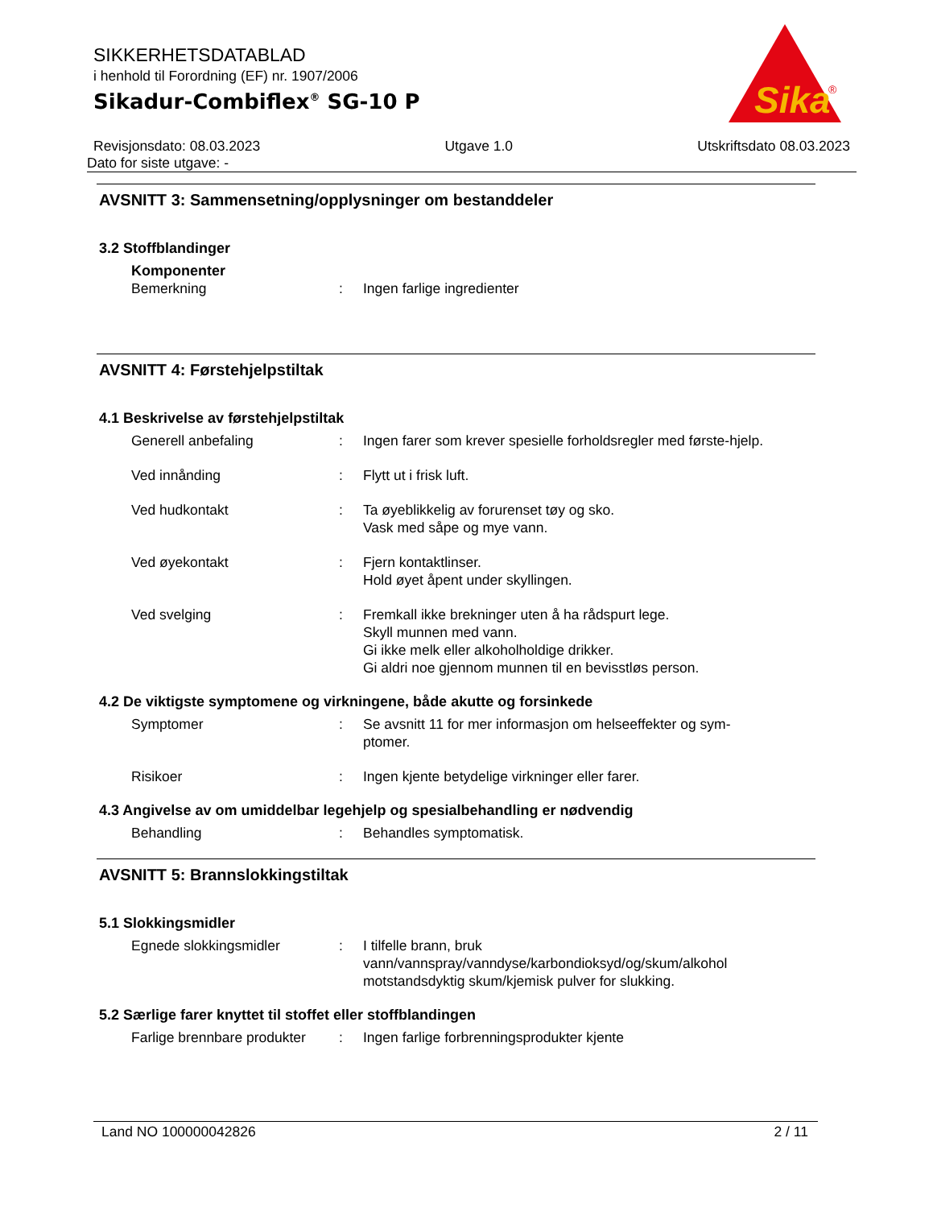Sika
®
SIKKERHETSDATABLAD
i henhold til Forordning (EF) nr. 1907/2006
Sikadur-Combiflex<sup>®</sup> SG-10 P
Revisjonsdato: 08.03.2023 Utgave 1.0 Utskriftsdato 08.03.2023
Dato for siste utgave: -
AVSNITT 3: Sammensetning/opplysninger om bestanddeler
3.2 Stoffblandinger
Komponenter
Bemerkning: Ingen farlige ingredienter
AVSNITT 4: Førstehjelpstiltak
4.1 Beskrivelse av førstehjelpstiltak
Generell anbefaling: Ingen farer som krever spesielle forholdsregler med første-hjelp.
Ved innånding: Flytt ut i frisk luft.
Ved hudkontakt: Ta øyeblikkelig av forurenset tøy og sko.
Vask med såpe og mye vann.
Ved øyekontakt: Fjern kontaktlinser.
Hold øyet åpent under skyllingen.
Ved svelging: Fremkall ikke brekninger uten å ha rådspurt lege.
Skyll munnen med vann.
Gi ikke melk eller alkoholholdige drikker.
Gi aldri noe gjennom munnen til en bevisstløs person.
4.2 De viktigste symptomene og virkningene, både akutte og forsinkede
Symptomer: Se avsnitt 11 for mer informasjon om helseeffekter og sym-ptomer.
Risikoer: Ingen kjente betydelige virkninger eller farer.
4.3 Angivelse av om umiddelbar legehjelp og spesialbehandling er nødvendig
Behandling: Behandles symptomatisk.
AVSNITT 5: Brannslokkingstiltak
5.1 Slokkingsmidler
Egnede slokkingsmidler: I tilfelle brann, bruk vann/vannspray/vanndyse/karbondioksyd/og/skum/alkohol motstandsdyktig skum/kjemisk pulver for slukking.
5.2 Særlige farer knyttet til stoffet eller stoffblandingen
Farlige brennbare produkter: Ingen farlige forbrenningsprodukter kjente
Land NO 100000042826 2 / 11